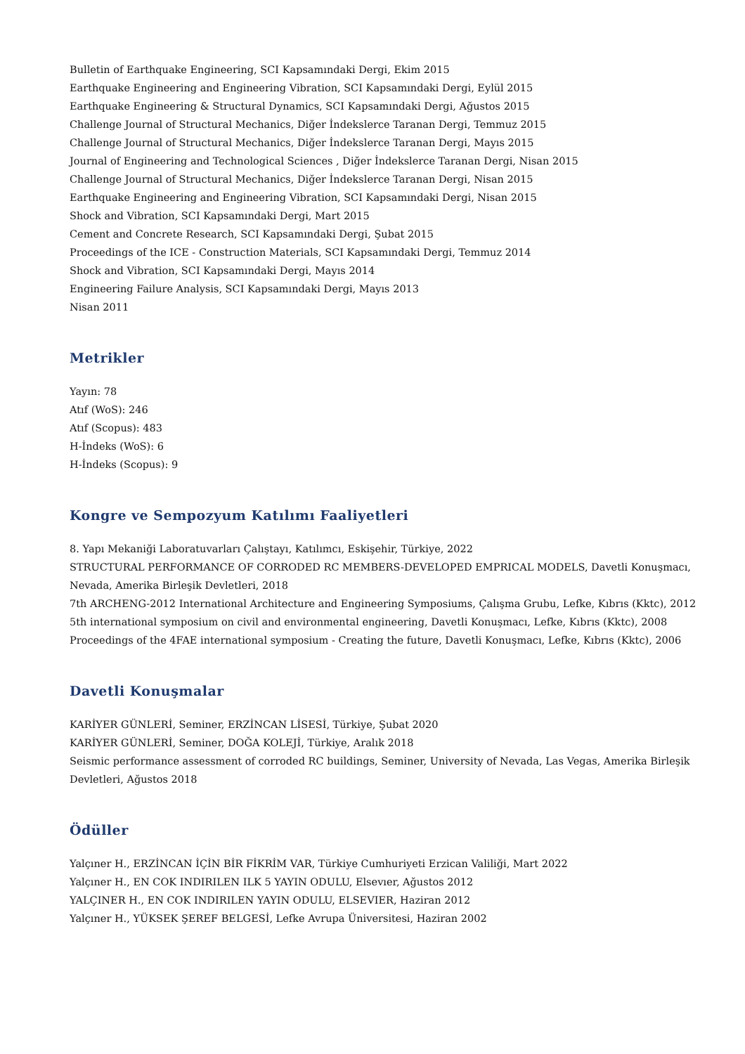Bulletin of Earthquake Engineering, SCI Kapsamındaki Dergi, Ekim 2015
Earthquake Engineering and Engineering Vibration, SCI Kapsamındaki Dergi, Eylül 2015
Earthquake Engineering & Structural Dynamics, SCI Kapsamındaki Dergi, Ağustos 2015
Challenge Journal of Structural Mechanics, Diğer İndekslerce Taranan Dergi, Temmuz 2015
Challenge Journal of Structural Mechanics, Diğer İndekslerce Taranan Dergi, Mayıs 2015
Journal of Engineering and Technological Sciences , Diğer İndekslerce Taranan Dergi, Nisan 2015
Challenge Journal of Structural Mechanics, Diğer İndekslerce Taranan Dergi, Nisan 2015
Earthquake Engineering and Engineering Vibration, SCI Kapsamındaki Dergi, Nisan 2015
Shock and Vibration, SCI Kapsamındaki Dergi, Mart 2015
Cement and Concrete Research, SCI Kapsamındaki Dergi, Şubat 2015
Proceedings of the ICE - Construction Materials, SCI Kapsamındaki Dergi, Temmuz 2014
Shock and Vibration, SCI Kapsamındaki Dergi, Mayıs 2014
Engineering Failure Analysis, SCI Kapsamındaki Dergi, Mayıs 2013
Nisan 2011
Metrikler
Yayın: 78
Atıf (WoS): 246
Atıf (Scopus): 483
H-İndeks (WoS): 6
H-İndeks (Scopus): 9
Kongre ve Sempozyum Katılımı Faaliyetleri
8. Yapı Mekaniği Laboratuvarları Çalıştayı, Katılımcı, Eskişehir, Türkiye, 2022
STRUCTURAL PERFORMANCE OF CORRODED RC MEMBERS-DEVELOPED EMPRICAL MODELS, Davetli Konuşmacı, Nevada, Amerika Birleşik Devletleri, 2018
7th ARCHENG-2012 International Architecture and Engineering Symposiums, Çalışma Grubu, Lefke, Kıbrıs (Kktc), 2012
5th international symposium on civil and environmental engineering, Davetli Konuşmacı, Lefke, Kıbrıs (Kktc), 2008
Proceedings of the 4FAE international symposium - Creating the future, Davetli Konuşmacı, Lefke, Kıbrıs (Kktc), 2006
Davetli Konuşmalar
KARİYER GÜNLERİ, Seminer, ERZİNCAN LİSESİ, Türkiye, Şubat 2020
KARİYER GÜNLERİ, Seminer, DOĞA KOLEJİ, Türkiye, Aralık 2018
Seismic performance assessment of corroded RC buildings, Seminer, University of Nevada, Las Vegas, Amerika Birleşik Devletleri, Ağustos 2018
Ödüller
Yalçıner H., ERZİNCAN İÇİN BİR FİKRİM VAR, Türkiye Cumhuriyeti Erzican Valiliği, Mart 2022
Yalçıner H., EN COK INDIRILEN ILK 5 YAYIN ODULU, Elsevıer, Ağustos 2012
YALÇINER H., EN COK INDIRILEN YAYIN ODULU, ELSEVIER, Haziran 2012
Yalçıner H., YÜKSEK ŞEREF BELGESİ, Lefke Avrupa Üniversitesi, Haziran 2002